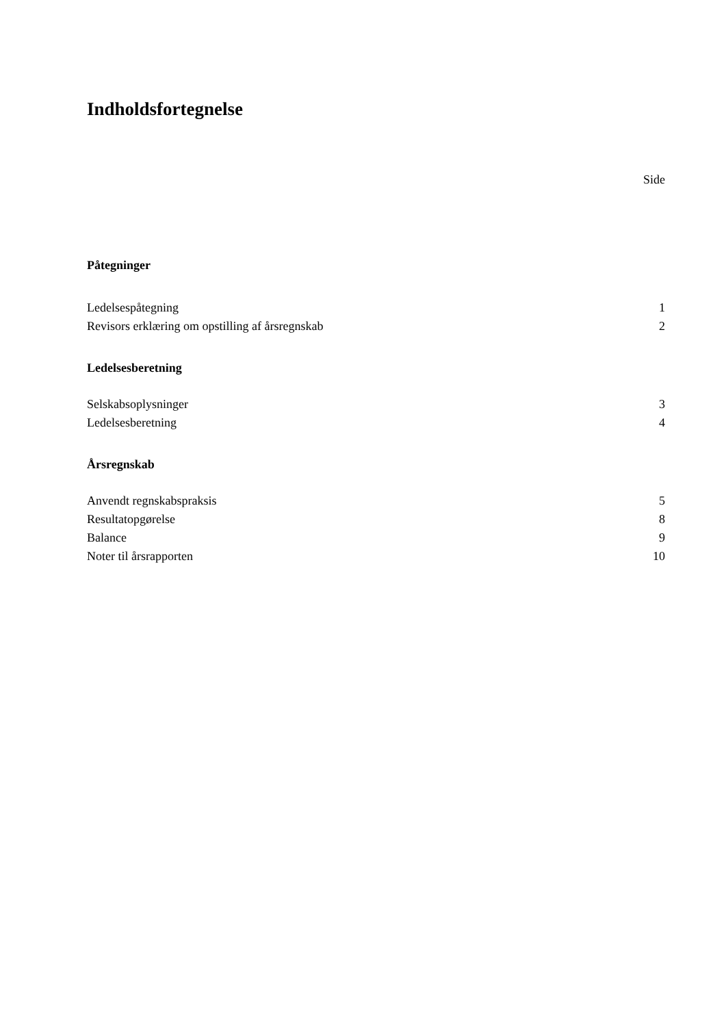Indholdsfortegnelse
Side
Påtegninger
Ledelsespåtegning 1
Revisors erklæring om opstilling af årsregnskab 2
Ledelsesberetning
Selskabsoplysninger 3
Ledelsesberetning 4
Årsregnskab
Anvendt regnskabspraksis 5
Resultatopgørelse 8
Balance 9
Noter til årsrapporten 10